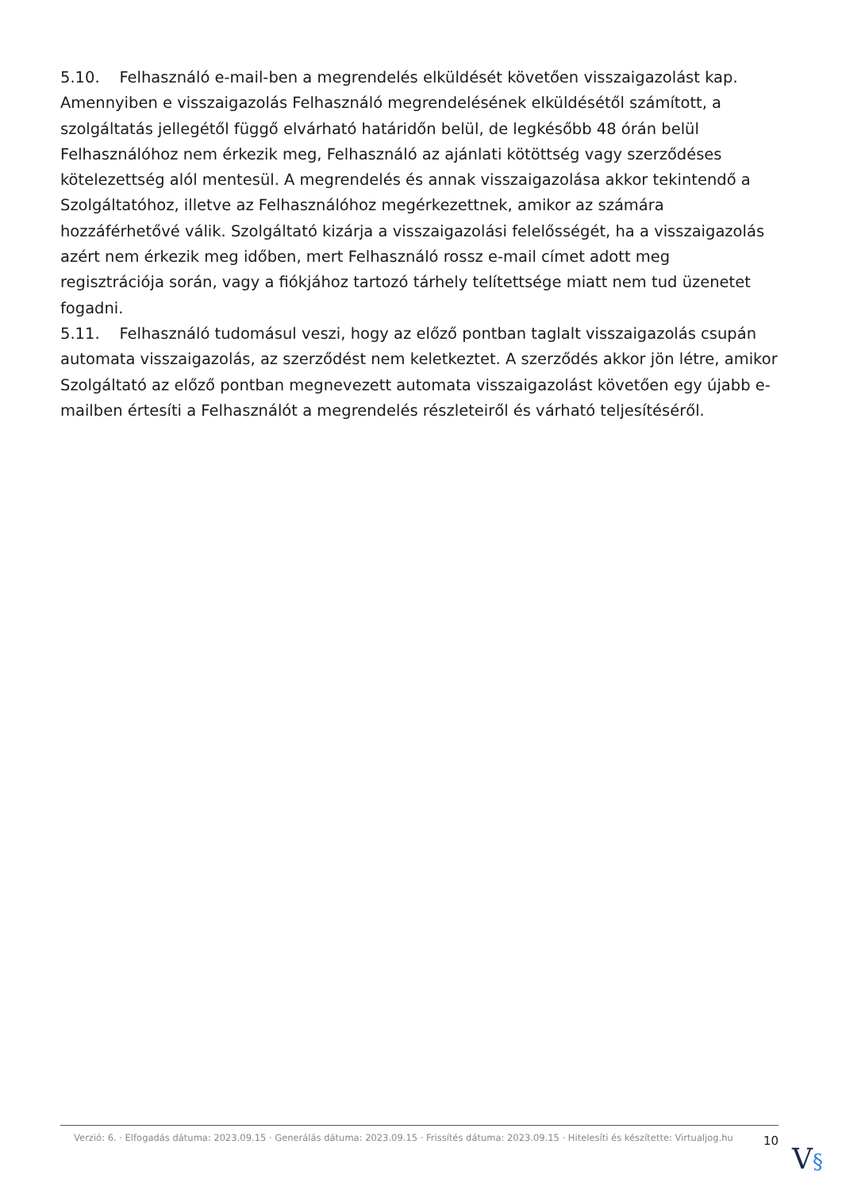5.10. Felhasználó e-mail-ben a megrendelés elküldését követően visszaigazolást kap. Amennyiben e visszaigazolás Felhasználó megrendelésének elküldésétől számított, a szolgáltatás jellegétől függő elvárható határidőn belül, de legkésőbb 48 órán belül Felhasználóhoz nem érkezik meg, Felhasználó az ajánlati kötöttség vagy szerződéses kötelezettség alól mentesül. A megrendelés és annak visszaigazolása akkor tekintendő a Szolgáltatóhoz, illetve az Felhasználóhoz megérkezettnek, amikor az számára hozzáférhetővé válik. Szolgáltató kizárja a visszaigazolási felelősségét, ha a visszaigazolás azért nem érkezik meg időben, mert Felhasználó rossz e-mail címet adott meg regisztrációja során, vagy a fiókjához tartozó tárhely telítettsége miatt nem tud üzenetet fogadni.
5.11. Felhasználó tudomásul veszi, hogy az előző pontban taglalt visszaigazolás csupán automata visszaigazolás, az szerződést nem keletkeztet. A szerződés akkor jön létre, amikor Szolgáltató az előző pontban megnevezett automata visszaigazolást követően egy újabb e-mailben értesíti a Felhasználót a megrendelés részleteiről és várható teljesítéséről.
Verzió: 6. · Elfogadás dátuma: 2023.09.15 · Generálás dátuma: 2023.09.15 · Frissítés dátuma: 2023.09.15 · Hitelesíti és készítette: Virtualjog.hu
10
V§